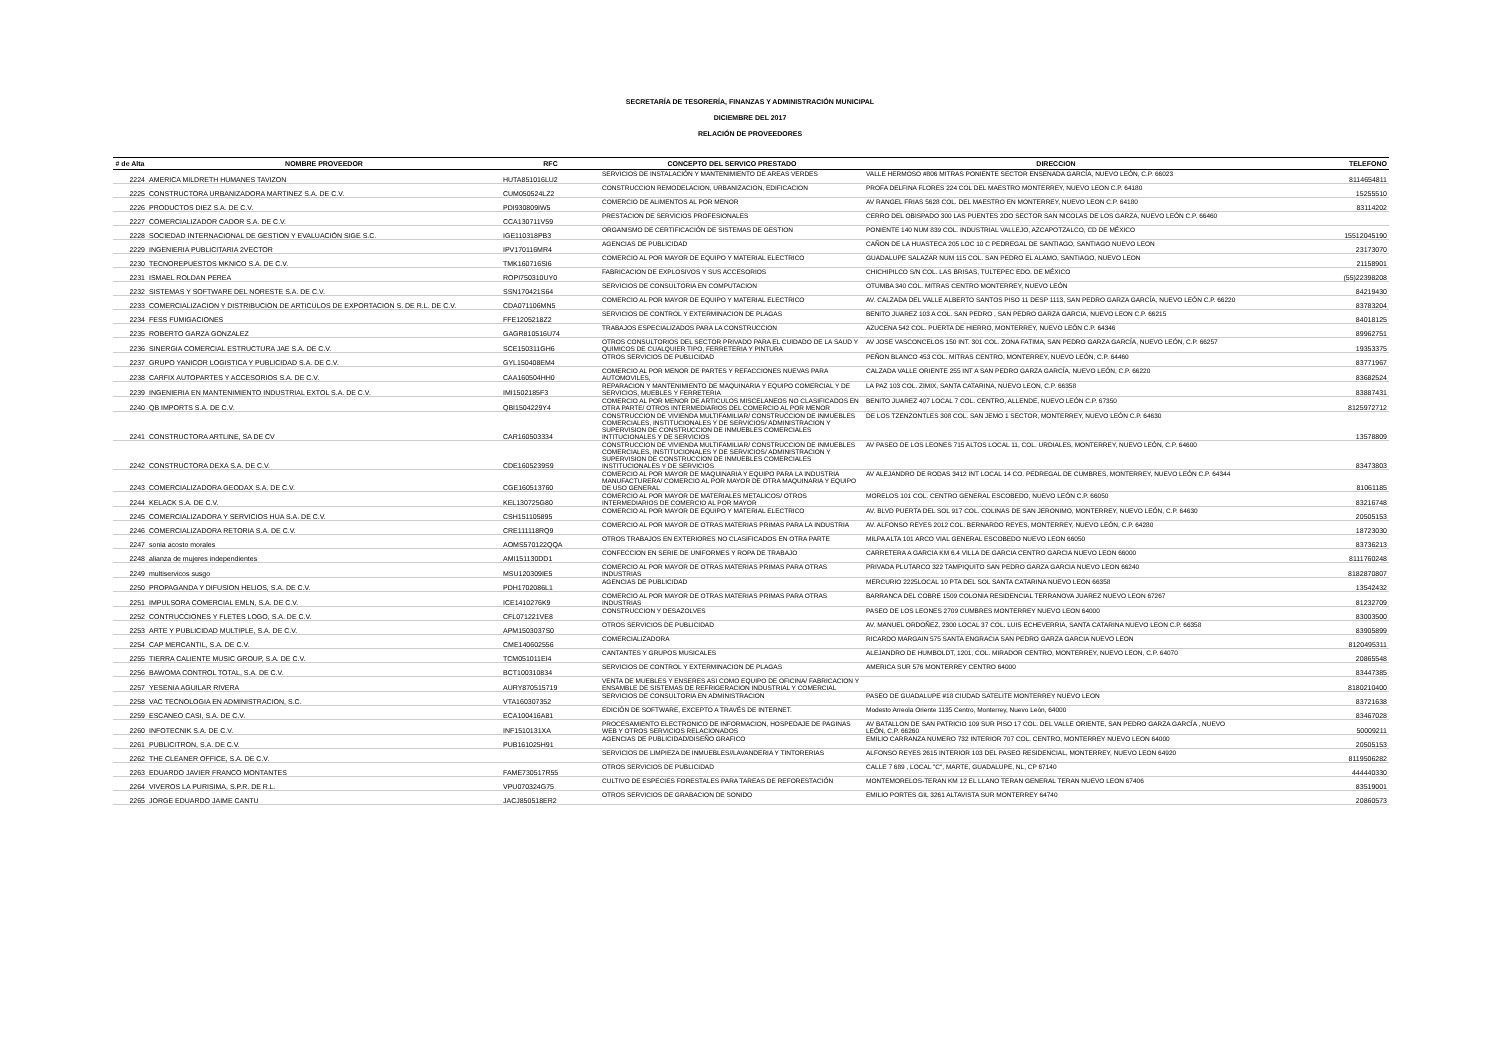SECRETARÍA DE TESORERÍA, FINANZAS Y ADMINISTRACIÓN MUNICIPAL
DICIEMBRE DEL 2017
RELACIÓN DE PROVEEDORES
| # de Alta | NOMBRE PROVEEDOR | RFC | CONCEPTO DEL SERVICO PRESTADO | DIRECCION | TELEFONO |
| --- | --- | --- | --- | --- | --- |
| 2224 | AMERICA MILDRETH HUMANES TAVIZON | HUTA851016LU2 | SERVICIOS DE INSTALACIÓN Y MANTENIMIENTO DE AREAS VERDES | VALLE HERMOSO #806 MITRAS PONIENTE SECTOR ENSENADA GARCÍA, NUEVO LEÓN, C.P. 66023 | 8114654811 |
| 2225 | CONSTRUCTORA URBANIZADORA MARTINEZ S.A. DE C.V. | CUM050524LZ2 | CONSTRUCCION REMODELACION, URBANIZACION, EDIFICACION | PROFA DELFINA FLORES 224 COL DEL MAESTRO MONTERREY, NUEVO LEON C.P. 64180 | 15255510 |
| 2226 | PRODUCTOS DIEZ S.A. DE C.V. | PDI930809IW5 | COMERCIO DE ALIMENTOS AL POR MENOR | AV RANGEL FRIAS 5628 COL. DEL MAESTRO EN MONTERREY, NUEVO LEON C.P. 64180 | 83114202 |
| 2227 | COMERCIALIZADOR CADOR S.A. DE C.V. | CCA130711V59 | PRESTACION DE SERVICIOS PROFESIONALES | CERRO DEL OBISPADO 300 LAS PUENTES 2DO SECTOR SAN NICOLAS DE LOS GARZA, NUEVO LEÓN C.P. 66460 | |
| 2228 | SOCIEDAD INTERNACIONAL DE GESTION Y EVALUACIÓN SIGE S.C. | IGE110318PB3 | ORGANISMO DE CERTIFICACIÓN DE SISTEMAS DE GESTION | PONIENTE 140 NUM 839 COL. INDUSTRIAL VALLEJO, AZCAPOTZALCO, CD DE MÉXICO | 15512045190 |
| 2229 | INGENIERIA PUBLICITARIA 2VECTOR | IPV170116MR4 | AGENCIAS DE PUBLICIDAD | CAÑON DE LA HUASTECA 205 LOC 10 C PEDREGAL DE SANTIAGO, SANTIAGO NUEVO LEON | 23173070 |
| 2230 | TECNOREPUESTOS MKNICO S.A. DE C.V. | TMK160716SI6 | COMERCIO AL POR MAYOR DE EQUIPO Y MATERIAL ELECTRICO | GUADALUPE SALAZAR NUM 115 COL. SAN PEDRO EL ALAMO, SANTIAGO, NUEVO LEON | 21158901 |
| 2231 | ISMAEL ROLDAN PEREA | ROPI750310UY0 | FABRICACION DE EXPLOSIVOS Y SUS ACCESORIOS | CHICHIPILCO S/N COL. LAS BRISAS, TULTEPEC EDO. DE MÉXICO | (55)22398208 |
| 2232 | SISTEMAS Y SOFTWARE DEL NORESTE S.A. DE C.V. | SSN170421S64 | SERVICIOS DE CONSULTORIA EN COMPUTACION | OTUMBA 340 COL. MITRAS CENTRO MONTERREY, NUEVO LEÓN | 84219430 |
| 2233 | COMERCIALIZACION Y DISTRIBUCION DE ARTICULOS DE EXPORTACION S. DE R.L. DE C.V. | CDA071106MN5 | COMERCIO AL POR MAYOR DE EQUIPO Y MATERIAL ELECTRICO | AV. CALZADA DEL VALLE ALBERTO SANTOS PISO 11 DESP 1113, SAN PEDRO GARZA GARCÍA, NUEVO LEÓN C.P. 66220 | 83783204 |
| 2234 | FESS FUMIGACIONES | FFE1205218Z2 | SERVICIOS DE CONTROL Y EXTERMINACION DE PLAGAS | BENITO JUAREZ 103 A COL. SAN PEDRO , SAN PEDRO GARZA GARCIA, NUEVO LEON C.P. 66215 | 84018125 |
| 2235 | ROBERTO GARZA GONZALEZ | GAGR810516U74 | TRABAJOS ESPECIALIZADOS PARA LA CONSTRUCCION | AZUCENA 542 COL. PUERTA DE HIERRO, MONTERREY, NUEVO LEÓN C.P. 64346 | 89962751 |
| 2236 | SINERGIA COMERCIAL ESTRUCTURA JAE S.A. DE C.V. | SCE150311GH6 | OTROS CONSULTORIOS DEL SECTOR PRIVADO PARA EL CUIDADO DE LA SAUD Y QUIMICOS DE CUALQUIER TIPO, FERRETERIA Y PINTURA | AV JOSE VASCONCELOS 150 INT. 301 COL. ZONA FATIMA, SAN PEDRO GARZA GARCÍA, NUEVO LEÓN, C.P. 66257 | 19353375 |
| 2237 | GRUPO YANICOR LOGISTICA Y PUBLICIDAD S.A. DE C.V. | GYL150408EM4 | OTROS SERVICIOS DE PUBLICIDAD | PEÑON BLANCO 453 COL. MITRAS CENTRO, MONTERREY, NUEVO LEÓN, C.P. 64460 | 83771967 |
| 2238 | CARFIX AUTOPARTES Y ACCESORIOS S.A. DE C.V. | CAA160504HH0 | COMERCIO AL POR MENOR DE PARTES Y REFACCIONES NUEVAS PARA AUTOMOVILES, | CALZADA VALLE ORIENTE 255 INT A SAN PEDRO GARZA GARCÍA, NUEVO LEÓN, C.P. 66220 | 83682524 |
| 2239 | INGENIERIA EN MANTENIMIENTO INDUSTRIAL EXTOL S.A. DE C.V. | IMI1502185F3 | REPARACION Y MANTENIMIENTO DE MAQUINARIA Y EQUIPO COMERCIAL Y DE SERVICIOS, MUEBLES Y FERRETERIA | LA PAZ 103 COL. ZIMIX, SANTA CATARINA, NUEVO LEON, C.P. 66358 | 83887431 |
| 2240 | QB IMPORTS S.A. DE C.V. | QBI1504229Y4 | COMERCIO AL POR MENOR DE ARTICULOS MISCELANEOS NO CLASIFICADOS EN OTRA PARTE/ OTROS INTERMEDIARIOS DEL COMERCIO AL POR MENOR | BENITO JUAREZ 407 LOCAL 7 COL. CENTRO, ALLENDE, NUEVO LEÓN C.P. 67350 | 8125972712 |
| 2241 | CONSTRUCTORA ARTLINE, SA DE CV | CAR160503334 | CONSTRUCCION DE VIVIENDA MULTIFAMILIAR/ CONSTRUCCION DE INMUEBLES COMERCIALES, INSTITUCIONALES Y DE SERVICIOS/ ADMINISTRACION Y SUPERVISION DE CONSTRUCCION DE INMUEBLES COMERCIALES INTITUCIONALES Y DE SERVICIOS | DE LOS TZENZONTLES 308 COL. SAN JEMO 1 SECTOR, MONTERREY, NUEVO LEÓN C.P. 64630 | 13578809 |
| 2242 | CONSTRUCTORA DEXA S.A. DE C.V. | CDE1605239S9 | CONSTRUCCION DE VIVIENDA MULTIFAMILIAR/ CONSTRUCCION DE INMUEBLES COMERCIALES, INSTITUCIONALES Y DE SERVICIOS/ ADMINISTRACION Y SUPERVISION DE CONSTRUCCION DE INMUEBLES COMERCIALES INSTITUCIONALES Y DE SERVICIOS | AV PASEO DE LOS LEONES 715 ALTOS LOCAL 11, COL. URDIALES, MONTERREY, NUEVO LEÓN, C.P. 64600 | 83473803 |
| 2243 | COMERCIALIZADORA GEODAX S.A. DE C.V. | CGE160513760 | COMERCIO AL POR MAYOR DE MAQUINARIA Y EQUIPO PARA LA INDUSTRIA MANUFACTURERA/ COMERCIO AL POR MAYOR DE OTRA MAQUINARIA Y EQUIPO DE USO GENERAL | AV ALEJANDRO DE RODAS 3412 INT LOCAL 14 CO. PEDREGAL DE CUMBRES, MONTERREY, NUEVO LEÓN C.P. 64344 | 81061185 |
| 2244 | KELACK S.A. DE C.V. | KEL130725G80 | COMERCIO AL POR MAYOR DE MATERIALES METALICOS/ OTROS INTERMEDIARIOS DE COMERCIO AL POR MAYOR | MORELOS 101 COL. CENTRO GENERAL ESCOBEDO, NUEVO LEÓN C.P. 66050 | 83216748 |
| 2245 | COMERCIALIZADORA Y SERVICIOS HUA S.A. DE C.V. | CSH151105895 | COMERCIO AL POR MAYOR DE EQUIPO Y MATERIAL ELECTRICO | AV. BLVD PUERTA DEL SOL 917 COL. COLINAS DE SAN JERONIMO, MONTERREY, NUEVO LEÓN, C.P. 64630 | 20505153 |
| 2246 | COMERCIALIZADORA RETORIA S.A. DE C.V. | CRE111118RQ9 | COMERCIO AL POR MAYOR DE OTRAS MATERIAS PRIMAS PARA LA INDUSTRIA | AV. ALFONSO REYES 2012 COL. BERNARDO REYES, MONTERREY, NUEVO LEÓN, C.P. 64280 | 18723030 |
| 2247 | sonia acosto morales | AOMS570122QQA | OTROS TRABAJOS EN EXTERIORES NO CLASIFICADOS EN OTRA PARTE | MILPA ALTA 101 ARCO VIAL GENERAL ESCOBEDO NUEVO LEON 66050 | 83736213 |
| 2248 | alianza de mujeres independientes | AMI151130DD1 | CONFECCION EN SERIE DE UNIFORMES Y ROPA DE TRABAJO | CARRETERA A GARCIA KM 6.4 VILLA DE GARCIA CENTRO GARCIA NUEVO LEON 66000 | 8111760248 |
| 2249 | multiservicos susgo | MSU120309IE5 | COMERCIO AL POR MAYOR DE OTRAS MATERIAS PRIMAS PARA OTRAS INDUSTRIAS | PRIVADA PLUTARCO 322 TAMPIQUITO SAN PEDRO GARZA GARCIA NUEVO LEON 66240 | 8182870807 |
| 2250 | PROPAGANDA Y DIFUSION HELIOS, S.A. DE C.V. | PDH1702086L1 | AGENCIAS DE PUBLICIDAD | MERCURIO 2225LOCAL 10 PTA DEL SOL SANTA CATARINA NUEVO LEON 66358 | 13542432 |
| 2251 | IMPULSORA COMERCIAL EMLN, S.A. DE C.V. | ICE1410276K9 | COMERCIO AL POR MAYOR DE OTRAS MATERIAS PRIMAS PARA OTRAS INDUSTRIAS | BARRANCA DEL COBRE 1509 COLONIA RESIDENCIAL TERRANOVA JUAREZ NUEVO LEON 67267 | 81232709 |
| 2252 | CONTRUCCIONES Y FLETES LOGO, S.A. DE C.V. | CFL071221VE8 | CONSTRUCCION Y DESAZOLVES | PASEO DE LOS LEONES 2709 CUMBRES MONTERREY NUEVO LEON 64000 | 83003500 |
| 2253 | ARTE Y PUBLICIDAD MULTIPLE, S.A. DE C.V. | APM1503037S0 | OTROS SERVICIOS DE PUBLICIDAD | AV. MANUEL ORDOÑEZ, 2300 LOCAL 37 COL. LUIS ECHEVERRIA, SANTA CATARINA NUEVO LEON C.P. 66358 | 83905899 |
| 2254 | CAP MERCANTIL, S.A. DE C.V. | CME140602556 | COMERCIALIZADORA | RICARDO MARGAIN 575 SANTA ENGRACIA SAN PEDRO GARZA GARCIA NUEVO LEON | 8120495311 |
| 2255 | TIERRA CALIENTE MUSIC GROUP, S.A. DE C.V. | TCM051011EI4 | CANTANTES Y GRUPOS MUSICALES | ALEJANDRO DE HUMBOLDT, 1201, COL. MIRADOR CENTRO, MONTERREY, NUEVO LEON, C.P. 64070 | 20865548 |
| 2256 | BAWOMA CONTROL TOTAL, S.A. DE C.V. | BCT100310834 | SERVICIOS DE CONTROL Y EXTERMINACION DE PLAGAS | AMERICA SUR 576 MONTERREY CENTRO 64000 | 83447385 |
| 2257 | YESENIA AGUILAR RIVERA | AURY870515719 | VENTA DE MUEBLES Y ENSERES ASI COMO EQUIPO DE OFICINA/ FABRICACION Y ENSAMBLE DE SISTEMAS DE REFRIGERACION INDUSTRIAL Y COMERCIAL | | 8180210400 |
| 2258 | VAC TECNOLOGIA EN ADMINISTRACION, S.C. | VTA160307352 | SERVICIOS DE CONSULTORIA EN ADMINISTRACION | PASEO DE GUADALUPE #18 CIUDAD SATELITE MONTERREY NUEVO LEON | 83721638 |
| 2259 | ESCANEO CASI, S.A. DE C.V. | ECA100416A81 | EDICIÓN DE SOFTWARE, EXCEPTO A TRAVÉS DE INTERNET. | Modesto Arreola Oriente 1135 Centro, Monterrey, Nuevo León, 64000 | 83467028 |
| 2260 | INFOTECNIK S.A. DE C.V. | INF1510131XA | PROCESAMIENTO ELECTRONICO DE INFORMACION, HOSPEDAJE DE PAGINAS WEB Y OTROS SERVICIOS RELACIONADOS | AV BATALLON DE SAN PATRICIO 109 SUR PISO 17 COL. DEL VALLE ORIENTE, SAN PEDRO GARZA GARCÍA , NUEVO LEÓN, C.P. 66260 | 50009211 |
| 2261 | PUBLICITRON, S.A. DE C.V. | PUB161025H91 | AGENCIAS DE PUBLICIDAD/DISEÑO GRAFICO | EMILIO CARRANZA NUMERO 732 INTERIOR 707 COL. CENTRO, MONTERREY NUEVO LEON 64000 | 20505153 |
| 2262 | THE CLEANER OFFICE, S.A. DE C.V. | | SERVICIOS DE LIMPIEZA DE INMUEBLES//LAVANDERIA Y TINTORERIAS | ALFONSO REYES 2615 INTERIOR 103 DEL PASEO RESIDENCIAL, MONTERREY, NUEVO LEON 64920 | 8119506282 |
| 2263 | EDUARDO JAVIER FRANCO MONTANTES | FAME730517R55 | OTROS SERVICIOS DE PUBLICIDAD | CALLE 7 689 , LOCAL "C", MARTE, GUADALUPE, NL, CP 67140 | 444440330 |
| 2264 | VIVEROS LA PURISIMA, S.P.R. DE R.L. | VPU070324G75 | CULTIVO DE ESPECIES FORESTALES PARA TAREAS DE REFORESTACIÓN | MONTEMORELOS-TERAN KM 12 EL LLANO TERAN GENERAL TERAN NUEVO LEON 67406 | 83519001 |
| 2265 | JORGE EDUARDO JAIME CANTU | JACJ850518ER2 | OTROS SERVICIOS DE GRABACION DE SONIDO | EMILIO PORTES GIL 3261 ALTAVISTA SUR MONTERREY 64740 | 20860573 |